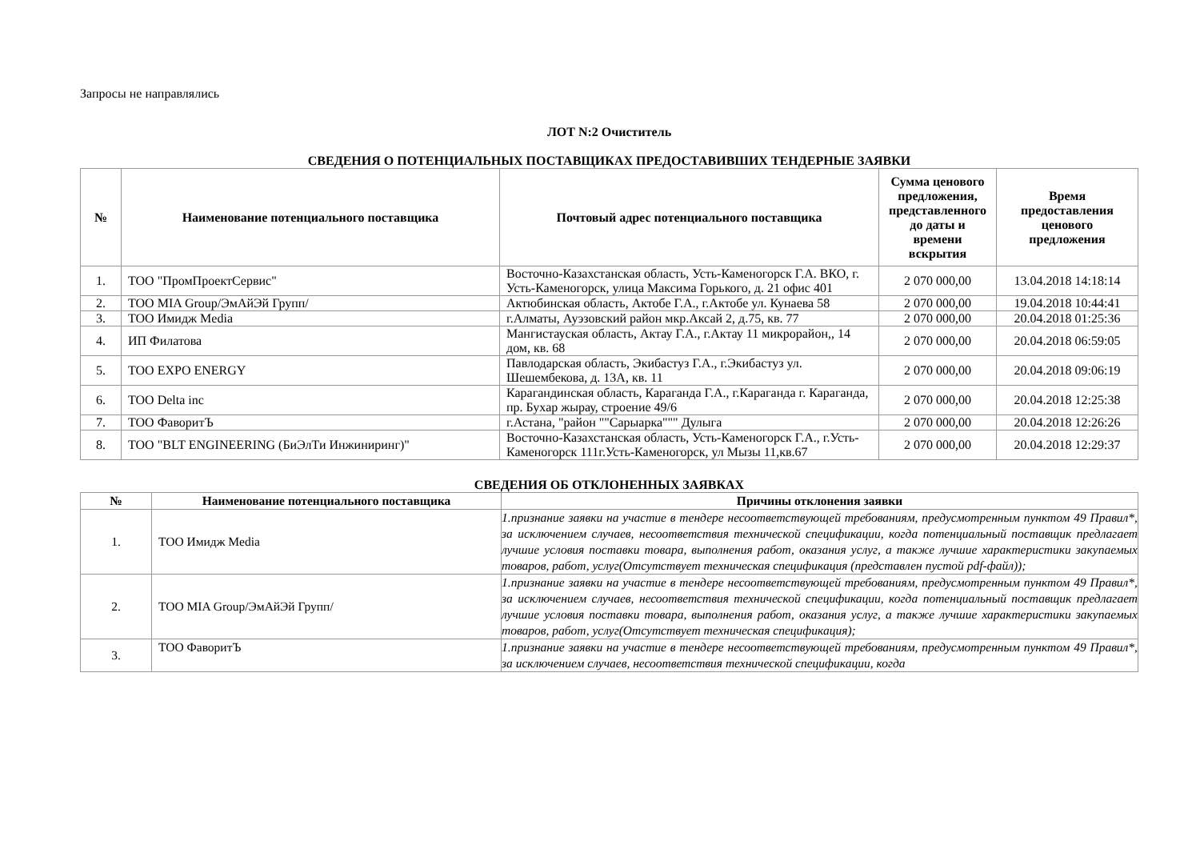Запросы не направлялись
ЛОТ N:2 Очиститель
СВЕДЕНИЯ О ПОТЕНЦИАЛЬНЫХ ПОСТАВЩИКАХ ПРЕДОСТАВИВШИХ ТЕНДЕРНЫЕ ЗАЯВКИ
| № | Наименование потенциального поставщика | Почтовый адрес потенциального поставщика | Сумма ценового предложения, представленного до даты и времени вскрытия | Время предоставления ценового предложения |
| --- | --- | --- | --- | --- |
| 1. | ТОО "ПромПроектСервис" | Восточно-Казахстанская область, Усть-Каменогорск Г.А. ВКО, г. Усть-Каменогорск, улица Максима Горького, д. 21 офис 401 | 2 070 000,00 | 13.04.2018 14:18:14 |
| 2. | ТОО MIA Group/ЭмАйЭй Групп/ | Актюбинская область, Актобе Г.А., г.Актобе ул. Кунаева 58 | 2 070 000,00 | 19.04.2018 10:44:41 |
| 3. | ТОО Имидж Media | г.Алматы, Ауэзовский район мкр.Аксай 2, д.75, кв. 77 | 2 070 000,00 | 20.04.2018 01:25:36 |
| 4. | ИП Филатова | Мангистауская область, Актау Г.А., г.Актау 11 микрорайон,, 14 дом, кв. 68 | 2 070 000,00 | 20.04.2018 06:59:05 |
| 5. | ТОО EXPO ENERGY | Павлодарская область, Экибастуз Г.А., г.Экибастуз ул. Шешембекова, д. 13А, кв. 11 | 2 070 000,00 | 20.04.2018 09:06:19 |
| 6. | ТОО Delta inc | Карагандинская область, Караганда Г.А., г.Караганда г. Караганда, пр. Бухар жырау, строение 49/6 | 2 070 000,00 | 20.04.2018 12:25:38 |
| 7. | ТОО ФаворитЪ | г.Астана, "район ""Сарыарка""" Дулыга | 2 070 000,00 | 20.04.2018 12:26:26 |
| 8. | ТОО "BLT ENGINEERING (БиЭлТи Инжиниринг)" | Восточно-Казахстанская область, Усть-Каменогорск Г.А., г.Усть-Каменогорск 111г.Усть-Каменогорск, ул Мызы 11,кв.67 | 2 070 000,00 | 20.04.2018 12:29:37 |
СВЕДЕНИЯ ОБ ОТКЛОНЕННЫХ ЗАЯВКАХ
| № | Наименование потенциального поставщика | Причины отклонения заявки |
| --- | --- | --- |
| 1. | ТОО Имидж Media | 1.признание заявки на участие в тендере несоответствующей требованиям, предусмотренным пунктом 49 Правил*, за исключением случаев, несоответствия технической спецификации, когда потенциальный поставщик предлагает лучшие условия поставки товара, выполнения работ, оказания услуг, а также лучшие характеристики закупаемых товаров, работ, услуг(Отсутствует техническая спецификация (представлен пустой pdf-файл)); |
| 2. | ТОО MIA Group/ЭмАйЭй Групп/ | 1.признание заявки на участие в тендере несоответствующей требованиям, предусмотренным пунктом 49 Правил*, за исключением случаев, несоответствия технической спецификации, когда потенциальный поставщик предлагает лучшие условия поставки товара, выполнения работ, оказания услуг, а также лучшие характеристики закупаемых товаров, работ, услуг(Отсутствует техническая спецификация); |
| 3. | ТОО ФаворитЪ | 1.признание заявки на участие в тендере несоответствующей требованиям, предусмотренным пунктом 49 Правил*, за исключением случаев, несоответствия технической спецификации, когда |